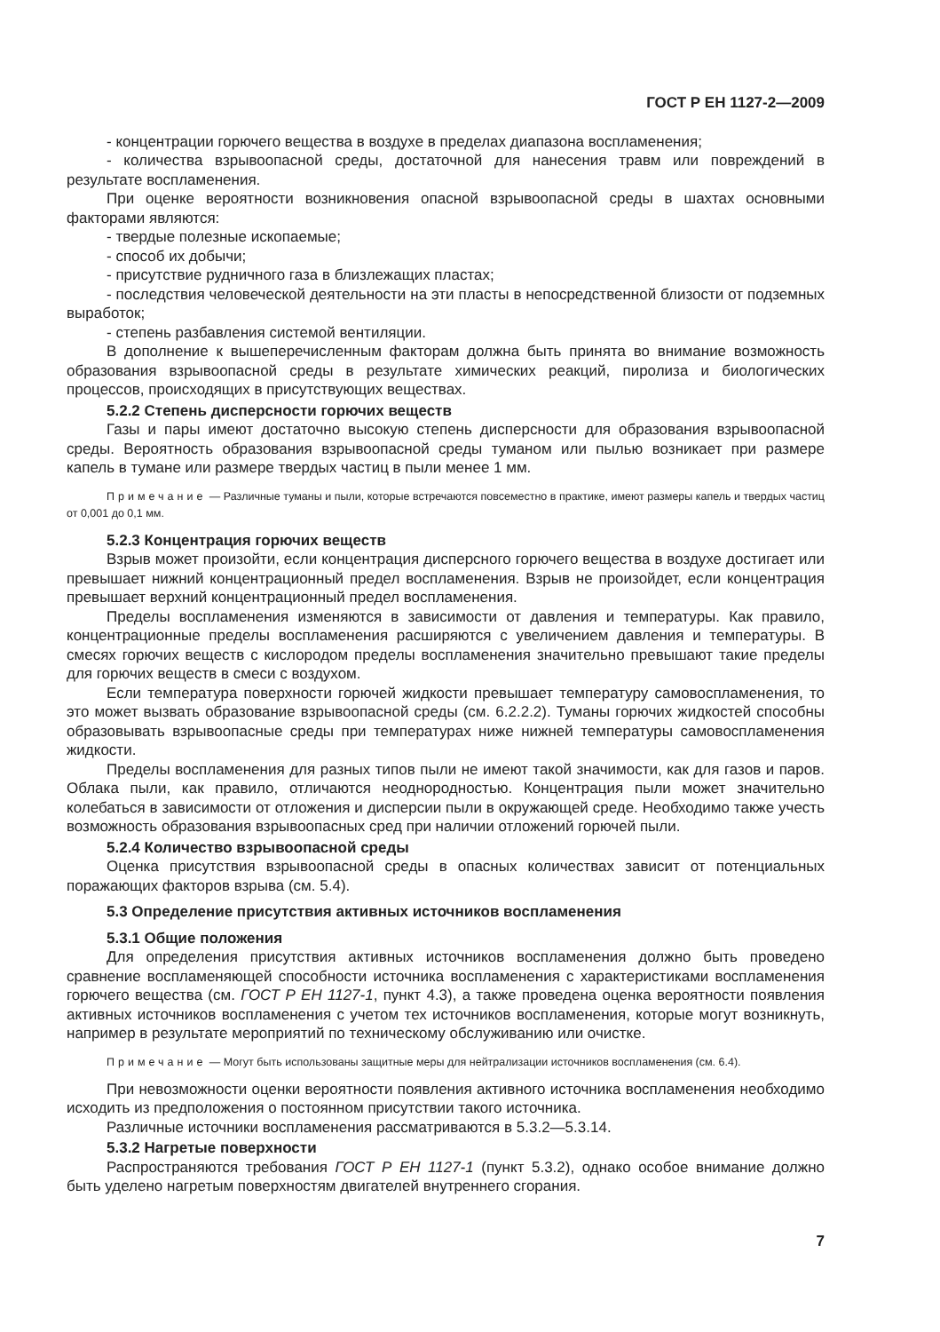ГОСТ Р ЕН 1127-2—2009
- концентрации горючего вещества в воздухе в пределах диапазона воспламенения;
- количества взрывоопасной среды, достаточной для нанесения травм или повреждений в результате воспламенения.
При оценке вероятности возникновения опасной взрывоопасной среды в шахтах основными факторами являются:
- твердые полезные ископаемые;
- способ их добычи;
- присутствие рудничного газа в близлежащих пластах;
- последствия человеческой деятельности на эти пласты в непосредственной близости от подземных выработок;
- степень разбавления системой вентиляции.
В дополнение к вышеперечисленным факторам должна быть принята во внимание возможность образования взрывоопасной среды в результате химических реакций, пиролиза и биологических процессов, происходящих в присутствующих веществах.
5.2.2 Степень дисперсности горючих веществ
Газы и пары имеют достаточно высокую степень дисперсности для образования взрывоопасной среды. Вероятность образования взрывоопасной среды туманом или пылью возникает при размере капель в тумане или размере твердых частиц в пыли менее 1 мм.
Примечание — Различные туманы и пыли, которые встречаются повсеместно в практике, имеют размеры капель и твердых частиц от 0,001 до 0,1 мм.
5.2.3 Концентрация горючих веществ
Взрыв может произойти, если концентрация дисперсного горючего вещества в воздухе достигает или превышает нижний концентрационный предел воспламенения. Взрыв не произойдет, если концентрация превышает верхний концентрационный предел воспламенения.
Пределы воспламенения изменяются в зависимости от давления и температуры. Как правило, концентрационные пределы воспламенения расширяются с увеличением давления и температуры. В смесях горючих веществ с кислородом пределы воспламенения значительно превышают такие пределы для горючих веществ в смеси с воздухом.
Если температура поверхности горючей жидкости превышает температуру самовоспламенения, то это может вызвать образование взрывоопасной среды (см. 6.2.2.2). Туманы горючих жидкостей способны образовывать взрывоопасные среды при температурах ниже нижней температуры самовоспламенения жидкости.
Пределы воспламенения для разных типов пыли не имеют такой значимости, как для газов и паров. Облака пыли, как правило, отличаются неоднородностью. Концентрация пыли может значительно колебаться в зависимости от отложения и дисперсии пыли в окружающей среде. Необходимо также учесть возможность образования взрывоопасных сред при наличии отложений горючей пыли.
5.2.4 Количество взрывоопасной среды
Оценка присутствия взрывоопасной среды в опасных количествах зависит от потенциальных поражающих факторов взрыва (см. 5.4).
5.3 Определение присутствия активных источников воспламенения
5.3.1 Общие положения
Для определения присутствия активных источников воспламенения должно быть проведено сравнение воспламеняющей способности источника воспламенения с характеристиками воспламенения горючего вещества (см. ГОСТ Р ЕН 1127-1, пункт 4.3), а также проведена оценка вероятности появления активных источников воспламенения с учетом тех источников воспламенения, которые могут возникнуть, например в результате мероприятий по техническому обслуживанию или очистке.
Примечание — Могут быть использованы защитные меры для нейтрализации источников воспламенения (см. 6.4).
При невозможности оценки вероятности появления активного источника воспламенения необходимо исходить из предположения о постоянном присутствии такого источника.
Различные источники воспламенения рассматриваются в 5.3.2—5.3.14.
5.3.2 Нагретые поверхности
Распространяются требования ГОСТ Р ЕН 1127-1 (пункт 5.3.2), однако особое внимание должно быть уделено нагретым поверхностям двигателей внутреннего сгорания.
7